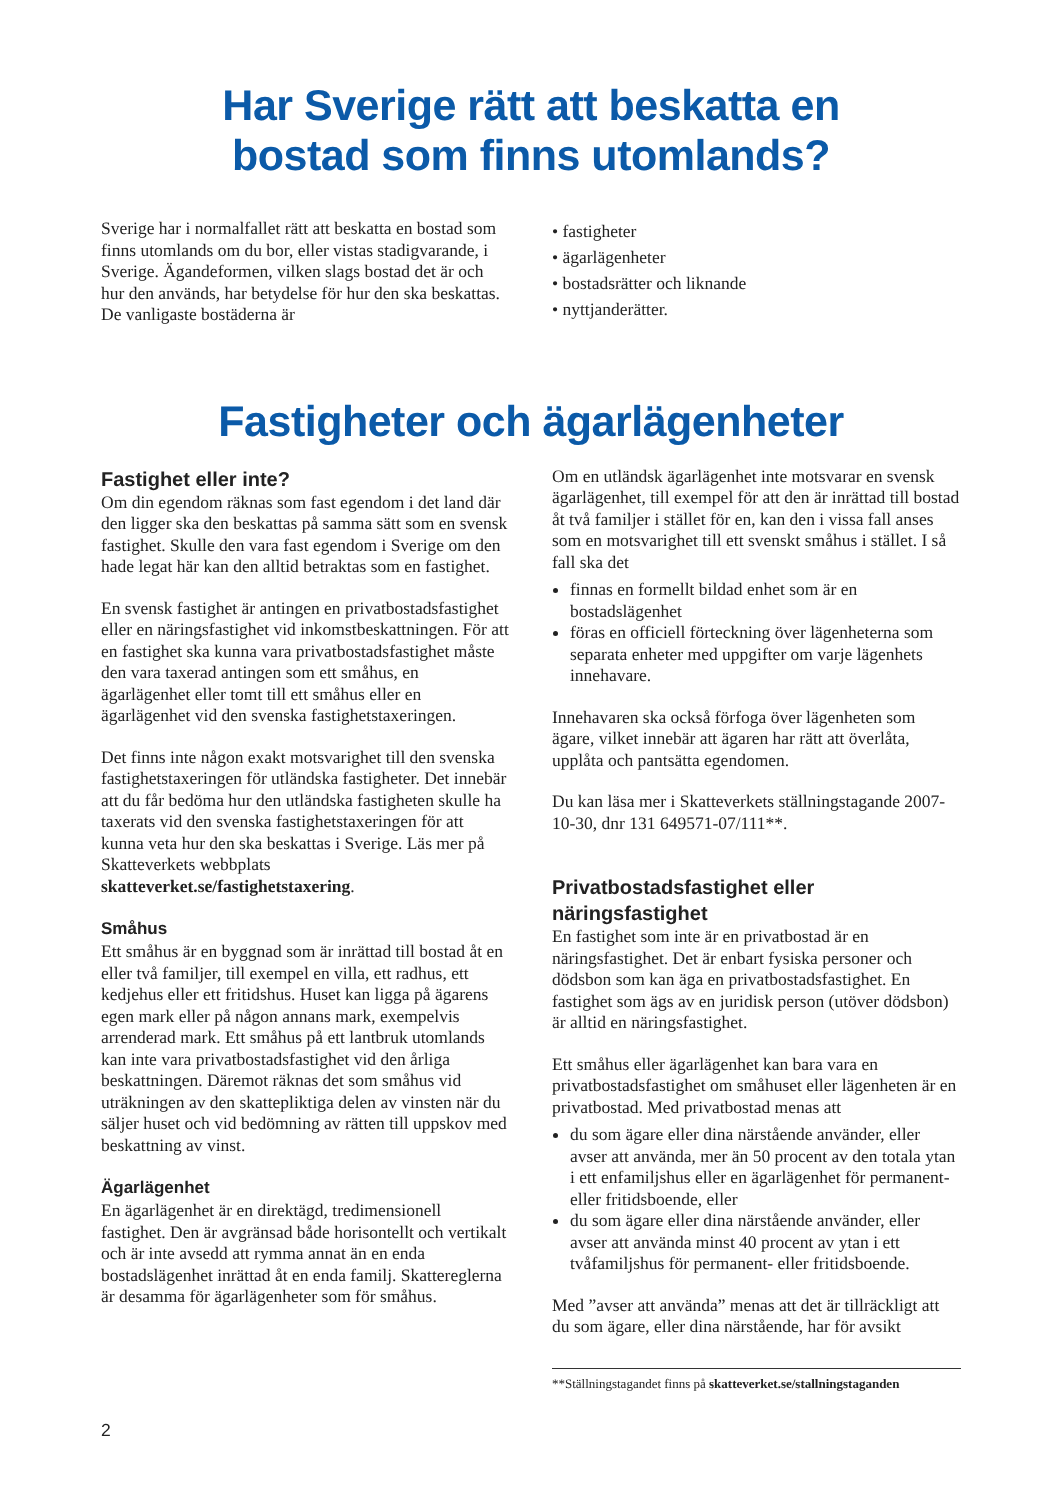Har Sverige rätt att beskatta en
bostad som finns utomlands?
Sverige har i normalfallet rätt att beskatta en bostad som finns utomlands om du bor, eller vistas stadigvarande, i Sverige. Ägandeformen, vilken slags bostad det är och hur den används, har betydelse för hur den ska beskattas. De vanligaste bostäderna är
• fastigheter
• ägarlägenheter
• bostadsrätter och liknande
• nyttjanderätter.
Fastigheter och ägarlägenheter
Fastighet eller inte?
Om din egendom räknas som fast egendom i det land där den ligger ska den beskattas på samma sätt som en svensk fastighet. Skulle den vara fast egendom i Sverige om den hade legat här kan den alltid betraktas som en fastighet.
En svensk fastighet är antingen en privatbostadsfastighet eller en näringsfastighet vid inkomstbeskattningen. För att en fastighet ska kunna vara privatbostadsfastighet måste den vara taxerad antingen som ett småhus, en ägarlägenhet eller tomt till ett småhus eller en ägarlägenhet vid den svenska fastighetstaxeringen.
Det finns inte någon exakt motsvarighet till den svenska fastighetstaxeringen för utländska fastigheter. Det innebär att du får bedöma hur den utländska fastigheten skulle ha taxerats vid den svenska fastighetstaxeringen för att kunna veta hur den ska beskattas i Sverige. Läs mer på Skatteverkets webbplats skatteverket.se/fastighetstaxering.
Småhus
Ett småhus är en byggnad som är inrättad till bostad åt en eller två familjer, till exempel en villa, ett radhus, ett kedjehus eller ett fritidshus. Huset kan ligga på ägarens egen mark eller på någon annans mark, exempelvis arrenderad mark. Ett småhus på ett lantbruk utomlands kan inte vara privatbostadsfastighet vid den årliga beskattningen. Däremot räknas det som småhus vid uträkningen av den skattepliktiga delen av vinsten när du säljer huset och vid bedömning av rätten till uppskov med beskattning av vinst.
Ägarlägenhet
En ägarlägenhet är en direktägd, tredimensionell fastighet. Den är avgränsad både horisontellt och vertikalt och är inte avsedd att rymma annat än en enda bostadslägenhet inrättad åt en enda familj. Skattereglerna är desamma för ägarlägenheter som för småhus.
Om en utländsk ägarlägenhet inte motsvarar en svensk ägarlägenhet, till exempel för att den är inrättad till bostad åt två familjer i stället för en, kan den i vissa fall anses som en motsvarighet till ett svenskt småhus i stället. I så fall ska det
finnas en formellt bildad enhet som är en bostadslägenhet
föras en officiell förteckning över lägenheterna som separata enheter med uppgifter om varje lägenhets innehavare.
Innehavaren ska också förfoga över lägenheten som ägare, vilket innebär att ägaren har rätt att överlåta, upplåta och pantsätta egendomen.
Du kan läsa mer i Skatteverkets ställningstagande 2007-10-30, dnr 131 649571-07/111**.
Privatbostadsfastighet eller näringsfastighet
En fastighet som inte är en privatbostad är en näringsfastighet. Det är enbart fysiska personer och dödsbon som kan äga en privatbostadsfastighet. En fastighet som ägs av en juridisk person (utöver dödsbon) är alltid en näringsfastighet.
Ett småhus eller ägarlägenhet kan bara vara en privatbostadsfastighet om småhuset eller lägenheten är en privatbostad. Med privatbostad menas att
du som ägare eller dina närstående använder, eller avser att använda, mer än 50 procent av den totala ytan i ett enfamiljshus eller en ägarlägenhet för permanent- eller fritidsboende, eller
du som ägare eller dina närstående använder, eller avser att använda minst 40 procent av ytan i ett tvåfamiljshus för permanent- eller fritidsboende.
Med ”avser att använda” menas att det är tillräckligt att du som ägare, eller dina närstående, har för avsikt
**Ställningstagandet finns på skatteverket.se/stallningstaganden
2